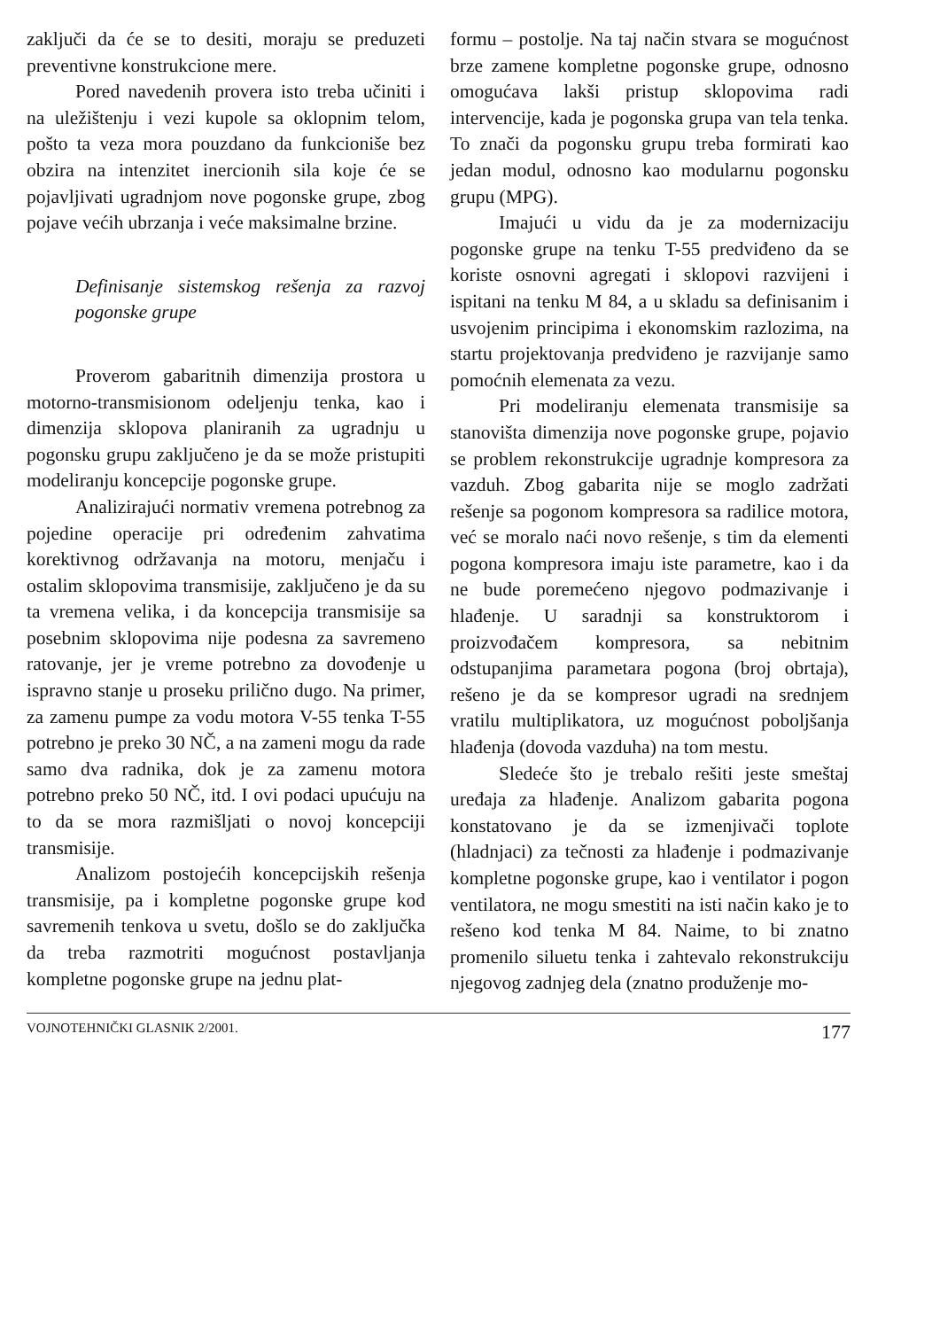zaključi da će se to desiti, moraju se preduzeti preventivne konstrukcione mere.
Pored navedenih provera isto treba učiniti i na uležištenju i vezi kupole sa oklopnim telom, pošto ta veza mora pouzdano da funkcioniše bez obzira na intenzitet inercionih sila koje će se pojavljivati ugradnjom nove pogonske grupe, zbog pojave većih ubrzanja i veće maksimalne brzine.
Definisanje sistemskog rešenja za razvoj pogonske grupe
Proverom gabaritnih dimenzija prostora u motorno-transmisionom odeljenju tenka, kao i dimenzija sklopova planiranih za ugradnju u pogonsku grupu zaključeno je da se može pristupiti modeliranju koncepcije pogonske grupe.
Analizirajući normativ vremena potrebnog za pojedine operacije pri određenim zahvatima korektivnog održavanja na motoru, menjaču i ostalim sklopovima transmisije, zaključeno je da su ta vremena velika, i da koncepcija transmisije sa posebnim sklopovima nije podesna za savremeno ratovanje, jer je vreme potrebno za dovođenje u ispravno stanje u proseku prilično dugo. Na primer, za zamenu pumpe za vodu motora V-55 tenka T-55 potrebno je preko 30 NČ, a na zameni mogu da rade samo dva radnika, dok je za zamenu motora potrebno preko 50 NČ, itd. I ovi podaci upućuju na to da se mora razmišljati o novoj koncepciji transmisije.
Analizom postojećih koncepcijskih rešenja transmisije, pa i kompletne pogonske grupe kod savremenih tenkova u svetu, došlo se do zaključka da treba razmotriti mogućnost postavljanja kompletne pogonske grupe na jednu plat-
formu – postolje. Na taj način stvara se mogućnost brze zamene kompletne pogonske grupe, odnosno omogućava lakši pristup sklopovima radi intervencije, kada je pogonska grupa van tela tenka. To znači da pogonsku grupu treba formirati kao jedan modul, odnosno kao modularnu pogonsku grupu (MPG).
Imajući u vidu da je za modernizaciju pogonske grupe na tenku T-55 predviđeno da se koriste osnovni agregati i sklopovi razvijeni i ispitani na tenku M 84, a u skladu sa definisanim i usvojenim principima i ekonomskim razlozima, na startu projektovanja predviđeno je razvijanje samo pomoćnih elemenata za vezu.
Pri modeliranju elemenata transmisije sa stanovišta dimenzija nove pogonske grupe, pojavio se problem rekonstrukcije ugradnje kompresora za vazduh. Zbog gabarita nije se moglo zadržati rešenje sa pogonom kompresora sa radilice motora, već se moralo naći novo rešenje, s tim da elementi pogona kompresora imaju iste parametre, kao i da ne bude poremećeno njegovo podmazivanje i hlađenje. U saradnji sa konstruktorom i proizvođačem kompresora, sa nebitnim odstupanjima parametara pogona (broj obrtaja), rešeno je da se kompresor ugradi na srednjem vratilu multiplikatora, uz mogućnost poboljšanja hlađenja (dovoda vazduha) na tom mestu.
Sledeće što je trebalo rešiti jeste smeštaj uređaja za hlađenje. Analizom gabarita pogona konstatovano je da se izmenjivači toplote (hladnjaci) za tečnosti za hlađenje i podmazivanje kompletne pogonske grupe, kao i ventilator i pogon ventilatora, ne mogu smestiti na isti način kako je to rešeno kod tenka M 84. Naime, to bi znatno promenilo siluetu tenka i zahtevalo rekonstrukciju njegovog zadnjeg dela (znatno produženje mo-
VOJNOTEHNIČKI GLASNIK 2/2001. 177